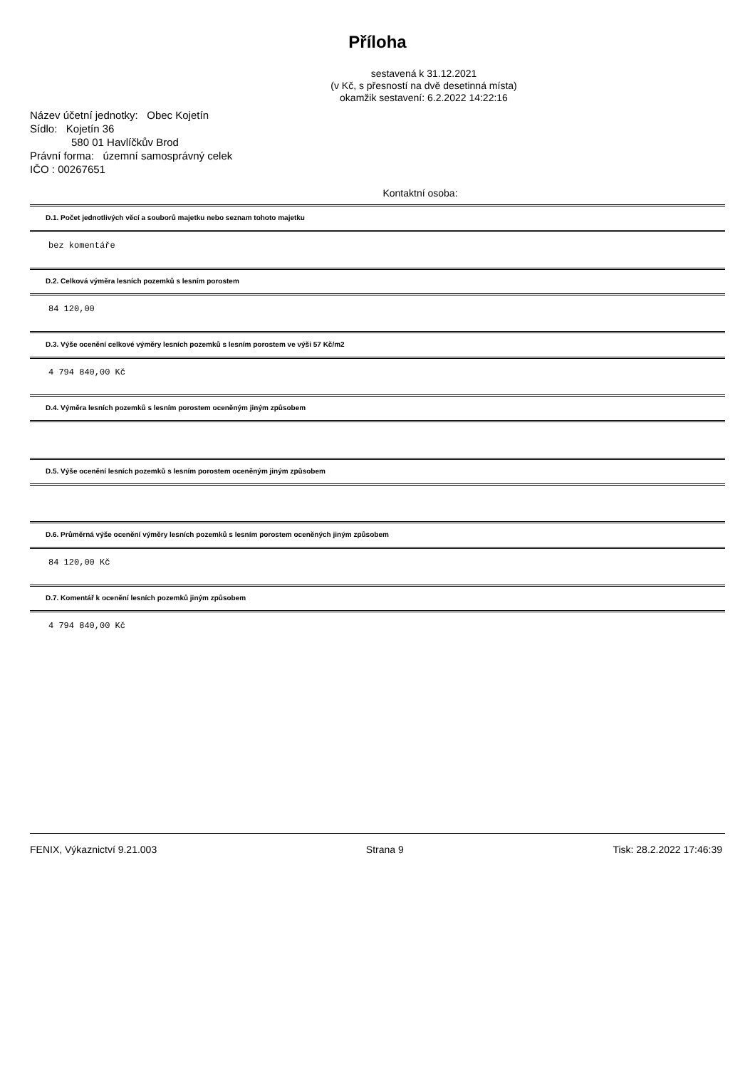Příloha
sestavená k 31.12.2021
(v Kč, s přesností na dvě desetinná místa)
okamžik sestavení: 6.2.2022 14:22:16
Název účetní jednotky: Obec Kojetín
Sídlo: Kojetín 36
580 01 Havlíčkův Brod
Právní forma: územní samosprávný celek
IČO : 00267651
Kontaktní osoba:
D.1. Počet jednotlivých věcí a souborů majetku nebo seznam tohoto majetku
bez komentáře
D.2. Celková výměra lesních pozemků s lesním porostem
84 120,00
D.3. Výše ocenění celkové výměry lesních pozemků s lesním porostem ve výši 57 Kč/m2
4 794 840,00 Kč
D.4. Výměra lesních pozemků s lesním porostem oceněným jiným způsobem
D.5. Výše ocenění lesních pozemků s lesním porostem oceněným jiným způsobem
D.6. Průměrná výše ocenění výměry lesních pozemků s lesním porostem oceněných jiným způsobem
84 120,00 Kč
D.7. Komentář k ocenění lesních pozemků jiným způsobem
4 794 840,00 Kč
FENIX, Výkaznictví 9.21.003 Strana 9 Tisk: 28.2.2022 17:46:39